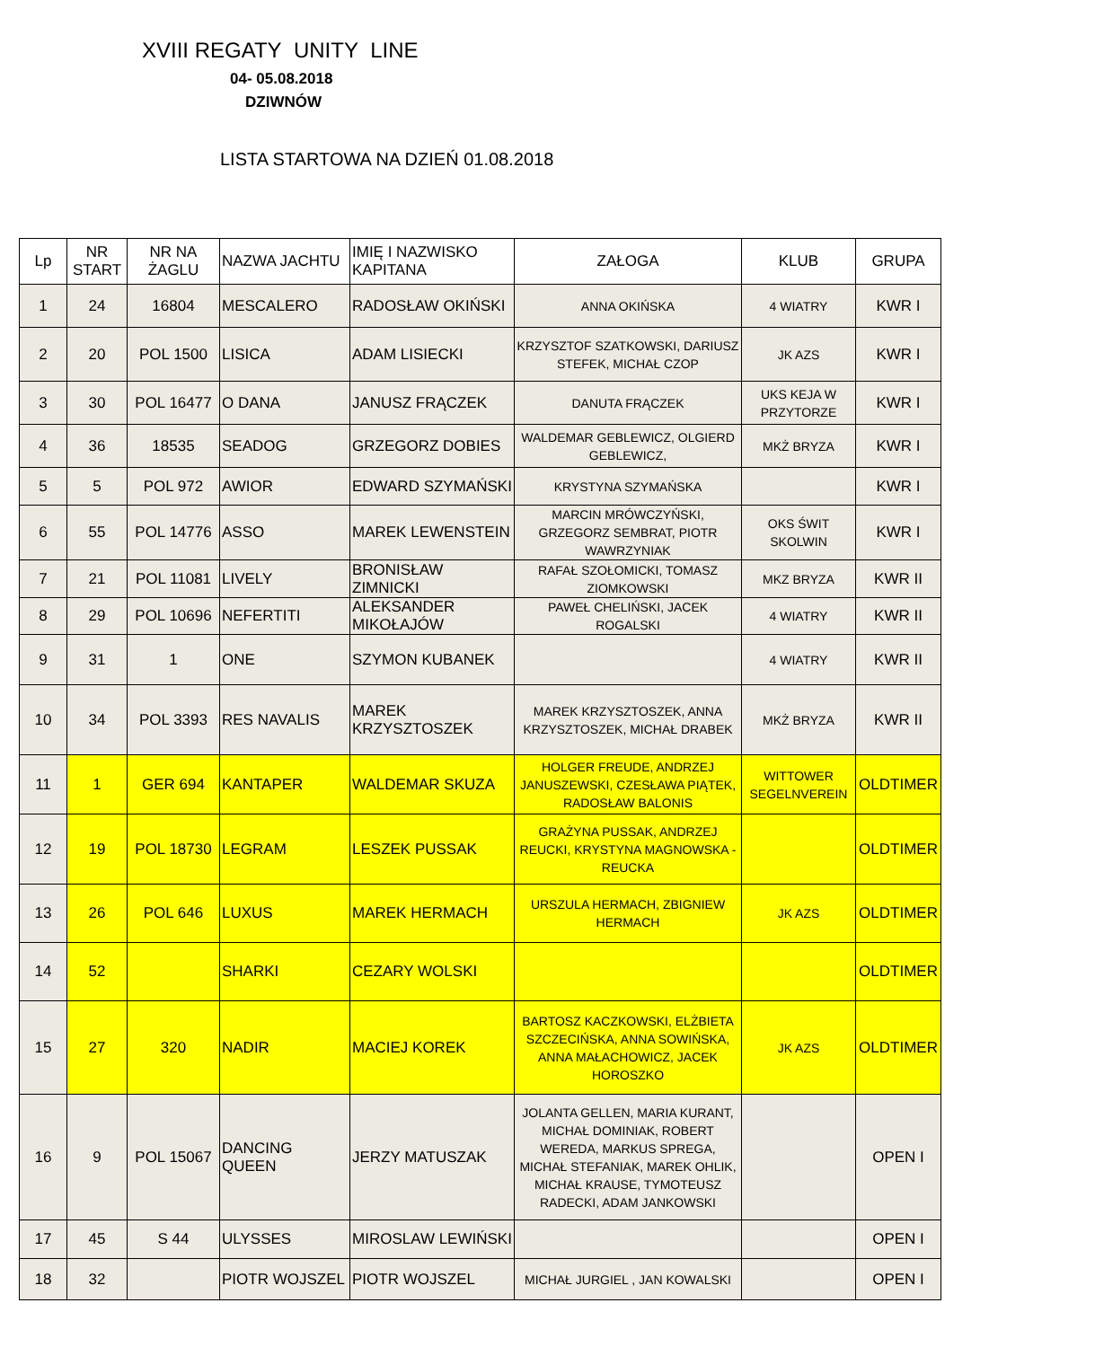XVIII REGATY UNITY LINE
04- 05.08.2018
DZIWNÓW
LISTA STARTOWA NA DZIEŃ 01.08.2018
| Lp | NR START | NR NA ŻAGLU | NAZWA JACHTU | IMIĘ I NAZWISKO KAPITANA | ZAŁOGA | KLUB | GRUPA |
| --- | --- | --- | --- | --- | --- | --- | --- |
| 1 | 24 | 16804 | MESCALERO | RADOSŁAW OKIŃSKI | ANNA OKIŃSKA | 4 WIATRY | KWR I |
| 2 | 20 | POL 1500 | LISICA | ADAM LISIECKI | KRZYSZTOF SZATKOWSKI, DARIUSZ STEFEK, MICHAŁ CZOP | JK AZS | KWR I |
| 3 | 30 | POL 16477 | O DANA | JANUSZ FRĄCZEK | DANUTA FRĄCZEK | UKS KEJA W PRZYTORZE | KWR I |
| 4 | 36 | 18535 | SEADOG | GRZEGORZ DOBIES | WALDEMAR GEBLEWICZ, OLGIERD GEBLEWICZ, | MKŻ BRYZA | KWR I |
| 5 | 5 | POL 972 | AWIOR | EDWARD SZYMAŃSKI | KRYSTYNA SZYMAŃSKA | | KWR I |
| 6 | 55 | POL 14776 | ASSO | MAREK LEWENSTEIN | MARCIN MRÓWCZYŃSKI, GRZEGORZ SEMBRAT, PIOTR WAWRZYNIAK | OKS ŚWIT SKOLWIN | KWR I |
| 7 | 21 | POL 11081 | LIVELY | BRONISŁAW ZIMNICKI | RAFAŁ SZOŁOMICKI, TOMASZ ZIOMKOWSKI | MKZ BRYZA | KWR II |
| 8 | 29 | POL 10696 | NEFERTITI | ALEKSANDER MIKOŁAJÓW | PAWEŁ CHELIŃSKI, JACEK ROGALSKI | 4 WIATRY | KWR II |
| 9 | 31 | 1 | ONE | SZYMON KUBANEK | | 4 WIATRY | KWR II |
| 10 | 34 | POL 3393 | RES NAVALIS | MAREK KRZYSZTOSZEK | MAREK KRZYSZTOSZEK, ANNA KRZYSZTOSZEK, MICHAŁ DRABEK | MKŻ BRYZA | KWR II |
| 11 | 1 | GER 694 | KANTAPER | WALDEMAR SKUZA | HOLGER FREUDE, ANDRZEJ JANUSZEWSKI, CZESŁAWA PIĄTEK, RADOSŁAW BALONIS | WITTOWER SEGELNVEREIN | OLDTIMER |
| 12 | 19 | POL 18730 | LEGRAM | LESZEK PUSSAK | GRAŻYNA PUSSAK, ANDRZEJ REUCKI, KRYSTYNA MAGNOWSKA - REUCKA | | OLDTIMER |
| 13 | 26 | POL 646 | LUXUS | MAREK HERMACH | URSZULA HERMACH, ZBIGNIEW HERMACH | JK AZS | OLDTIMER |
| 14 | 52 | | SHARKI | CEZARY WOLSKI | | | OLDTIMER |
| 15 | 27 | 320 | NADIR | MACIEJ KOREK | BARTOSZ KACZKOWSKI, ELŻBIETA SZCZECIŃSKA, ANNA SOWIŃSKA, ANNA MAŁACHOWICZ, JACEK HOROSZKO | JK AZS | OLDTIMER |
| 16 | 9 | POL 15067 | DANCING QUEEN | JERZY MATUSZAK | JOLANTA GELLEN, MARIA KURANT, MICHAŁ DOMINIAK, ROBERT WEREDA, MARKUS SPREGA, MICHAŁ STEFANIAK, MAREK OHLIK, MICHAŁ KRAUSE, TYMOTEUSZ RADECKI, ADAM JANKOWSKI | | OPEN I |
| 17 | 45 | S 44 | ULYSSES | MIROSLAW LEWIŃSKI | | | OPEN I |
| 18 | 32 | | PIOTR WOJSZEL | PIOTR WOJSZEL | MICHAŁ JURGIEL , JAN KOWALSKI | | OPEN I |